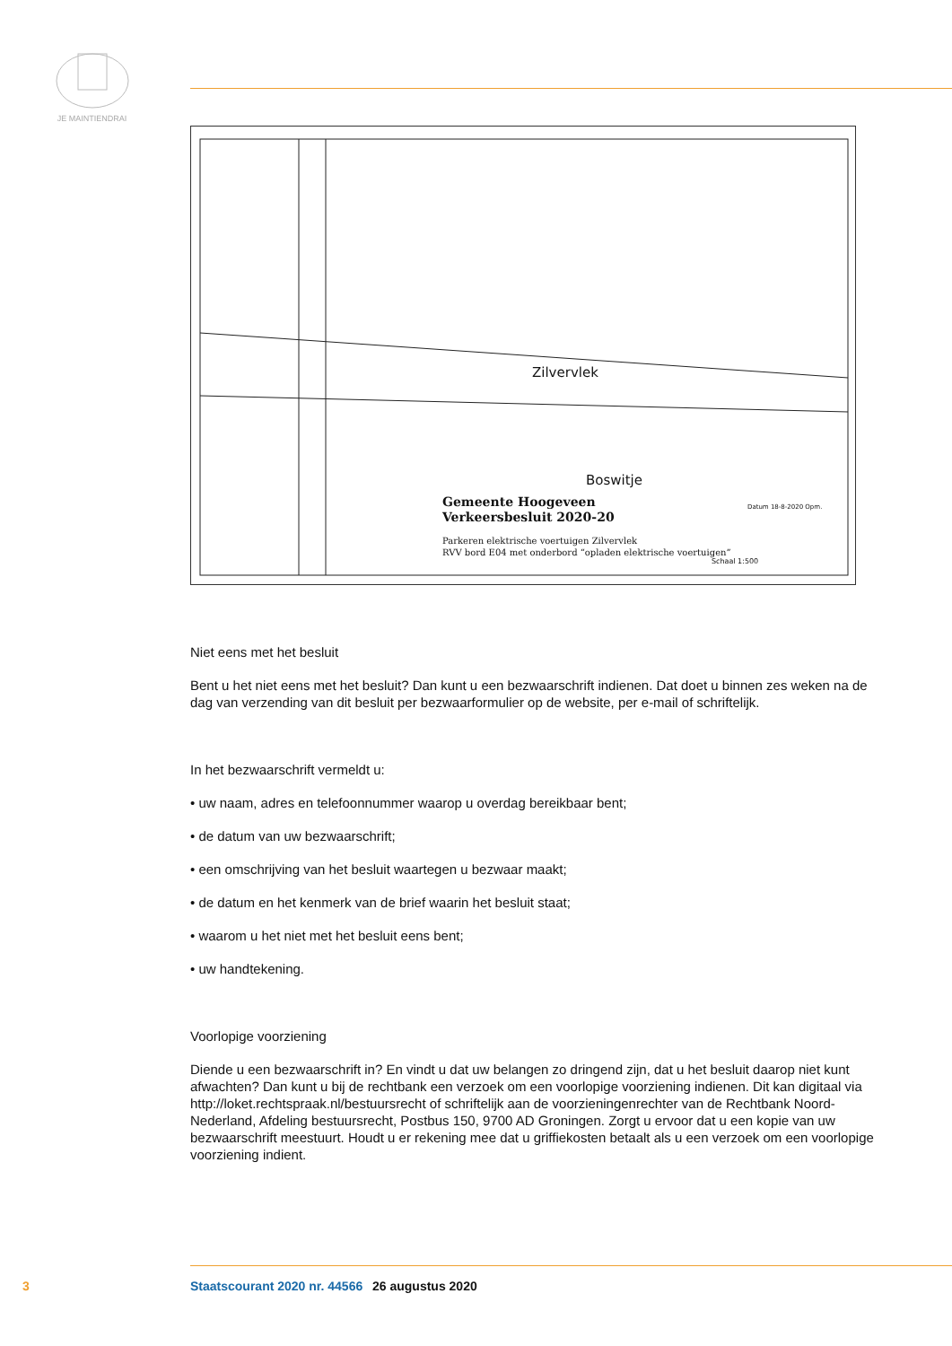JE MAINTIENDRAI
Zilvervlek
Boswitje
Gemeente Hoogeveen
Verkeersbesluit 2020-20
Parkeren elektrische voertuigen Zilvervlek
RVV bord E04 met onderbord “opladen elektrische voertuigen”
Datum 18-8-2020 Opm.
Schaal 1:500
Niet eens met het besluit
Bent u het niet eens met het besluit? Dan kunt u een bezwaarschrift indienen. Dat doet u binnen zes weken na de dag van verzending van dit besluit per bezwaarformulier op de website, per e-mail of schriftelijk.
In het bezwaarschrift vermeldt u:
• uw naam, adres en telefoonnummer waarop u overdag bereikbaar bent;
• de datum van uw bezwaarschrift;
• een omschrijving van het besluit waartegen u bezwaar maakt;
• de datum en het kenmerk van de brief waarin het besluit staat;
• waarom u het niet met het besluit eens bent;
• uw handtekening.
Voorlopige voorziening
Diende u een bezwaarschrift in? En vindt u dat uw belangen zo dringend zijn, dat u het besluit daarop niet kunt afwachten? Dan kunt u bij de rechtbank een verzoek om een voorlopige voorziening indienen. Dit kan digitaal via http://loket.rechtspraak.nl/bestuursrecht of schriftelijk aan de voorzieningenrechter van de Rechtbank Noord-Nederland, Afdeling bestuursrecht, Postbus 150, 9700 AD Groningen. Zorgt u ervoor dat u een kopie van uw bezwaarschrift meestuurt. Houdt u er rekening mee dat u griffiekosten betaalt als u een verzoek om een voorlopige voorziening indient.
3 Staatscourant 2020 nr. 44566 26 augustus 2020